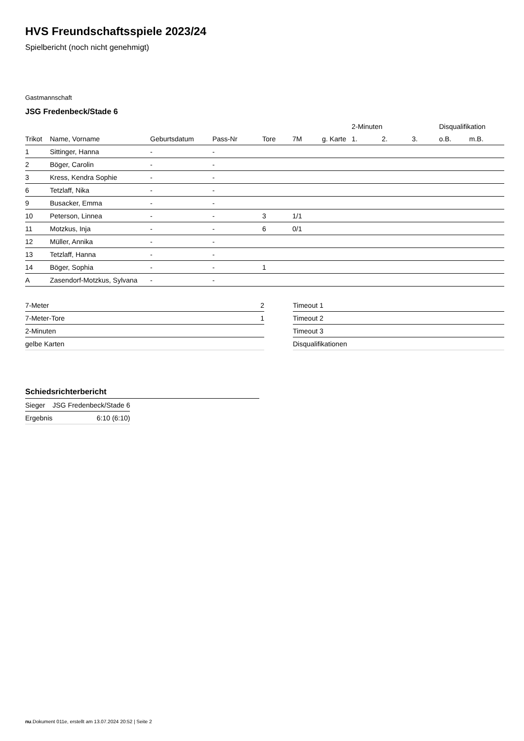HVS Freundschaftsspiele 2023/24
Spielbericht (noch nicht genehmigt)
Gastmannschaft
JSG Fredenbeck/Stade 6
| | | | | | | | 2-Minuten | | | Disqualifikation | |
| --- | --- | --- | --- | --- | --- | --- | --- | --- | --- | --- | --- |
| Trikot | Name, Vorname | Geburtsdatum | Pass-Nr | Tore | 7M | g. Karte | 1. | 2. | 3. | o.B. | m.B. |
| 1 | Sittinger, Hanna | - | - | | | | | | | | |
| 2 | Böger, Carolin | - | - | | | | | | | | |
| 3 | Kress, Kendra Sophie | - | - | | | | | | | | |
| 6 | Tetzlaff, Nika | - | - | | | | | | | | |
| 9 | Busacker, Emma | - | - | | | | | | | | |
| 10 | Peterson, Linnea | - | - | 3 | 1/1 | | | | | | |
| 11 | Motzkus, Inja | - | - | 6 | 0/1 | | | | | | |
| 12 | Müller, Annika | - | - | | | | | | | | |
| 13 | Tetzlaff, Hanna | - | - | | | | | | | | |
| 14 | Böger, Sophia | - | - | 1 | | | | | | | |
| A | Zasendorf-Motzkus, Sylvana | - | - | | | | | | | | |
| 7-Meter | 2 |
| 7-Meter-Tore | 1 |
| 2-Minuten | |
| gelbe Karten | |
| Timeout 1 |
| Timeout 2 |
| Timeout 3 |
| Disqualifikationen |
Schiedsrichterbericht
| Sieger | JSG Fredenbeck/Stade 6 |
| Ergebnis | 6:10 (6:10) |
nu.Dokument 011e, erstellt am 13.07.2024 20:52 | Seite 2